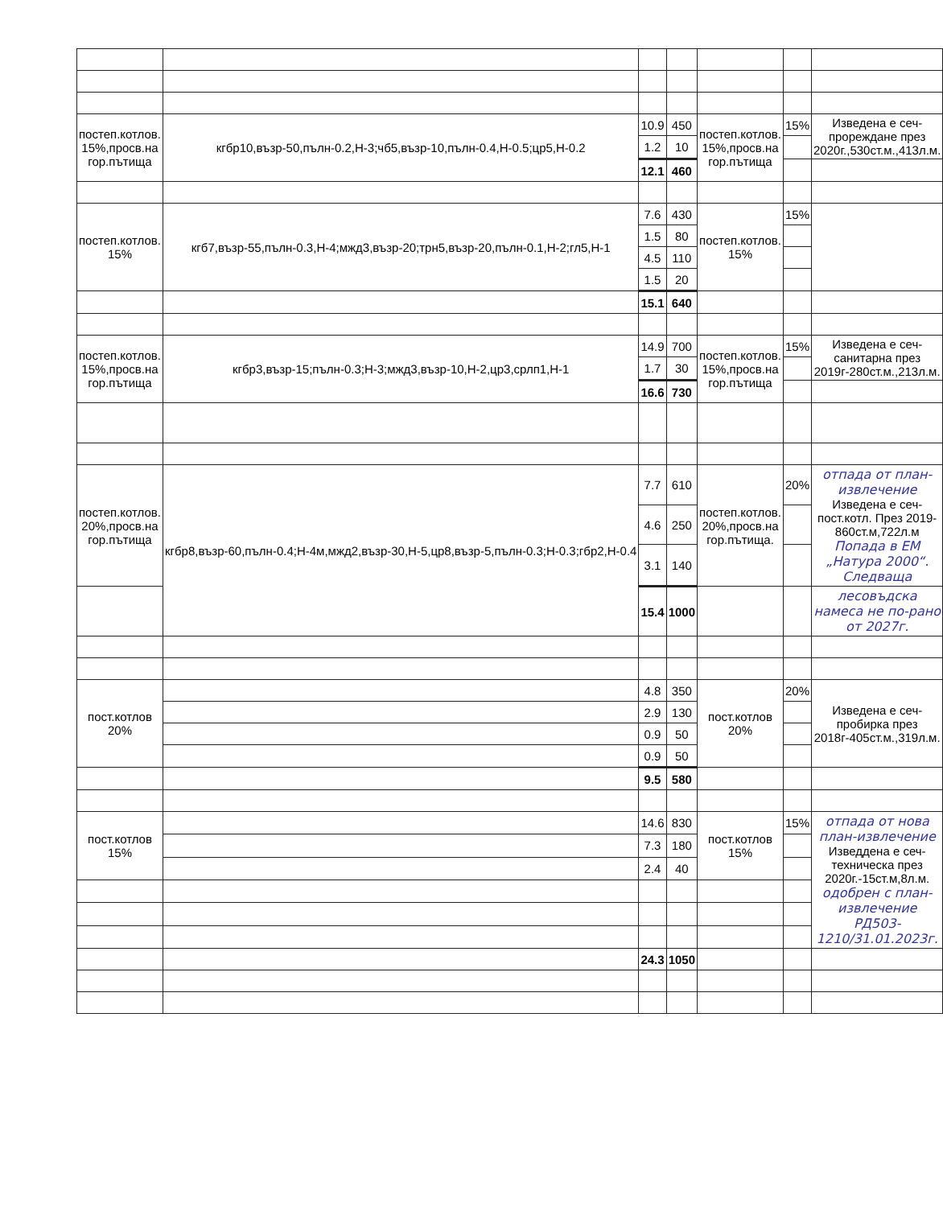| постеп.котлов. 15%,просв.на гор.пътища | кгбр10,възр-50,пълн-0.2,Н-3;чб5,възр-10,пълн-0.4,Н-0.5;цр5,Н-0.2 | 10.9 | 450 | постеп.котлов. 15%,просв.на гор.пътища | 15% | Изведена е сеч-прореждане през 2020г.,530ст.м.,413л.м. |
| | | 1.2 | 10 | | | |
| | | 12.1 | 460 | | | |
| постеп.котлов. 15% | кгб7,възр-55,пълн-0.3,Н-4;мжд3,възр-20;трн5,възр-20,пълн-0.1,Н-2;гл5,Н-1 | 7.6 | 430 | постеп.котлов. 15% | 15% | |
| | | 1.5 | 80 | | | |
| | | 4.5 | 110 | | | |
| | | 1.5 | 20 | | | |
| | | 15.1 | 640 | | | |
| постеп.котлов. 15%,просв.на гор.пътища | кгбр3,възр-15;пълн-0.3;Н-3;мжд3,възр-10,Н-2,цр3,срлп1,Н-1 | 14.9 | 700 | постеп.котлов. 15%,просв.на гор.пътища | 15% | Изведена е сеч-санитарна през 2019г-280ст.м.,213л.м. |
| | | 1.7 | 30 | | | |
| | | 16.6 | 730 | | | |
| постеп.котлов. 20%,просв.на гор.пътища | кгбр8,възр-60,пълн-0.4;Н-4м,мжд2,възр-30,Н-5,цр8,възр-5,пълн-0.3;Н-0.3;гбр2,Н-0.4 | 7.7 | 610 | постеп.котлов. 20%,просв.на гор.пътища. | 20% | отпада от план-извлечение Изведена е сеч-пост.котл. През 2019-860ст.м,722л.м Попада в ЕМ „Натура 2000“. Следваща |
| | | 4.6 | 250 | | | |
| | | 3.1 | 140 | | | |
| | | 15.4 | 1000 | | | лесовъдска намеса не по-рано от 2027г. |
| пост.котлов 20% | | 4.8 | 350 | пост.котлов 20% | 20% | Изведена е сеч-пробирка през 2018г-405ст.м.,319л.м. |
| | | 2.9 | 130 | | | |
| | | 0.9 | 50 | | | |
| | | 0.9 | 50 | | | |
| | | 9.5 | 580 | | | |
| пост.котлов 15% | | 14.6 | 830 | пост.котлов 15% | 15% | отпада от нова план-извлечение Изведдена е сеч-техническа през 2020г.-15ст.м,8л.м. одобрен с план-извлечение РД503-1210/31.01.2023г. |
| | | 7.3 | 180 | | | |
| | | 2.4 | 40 | | | |
| | | 24.3 | 1050 | | | |